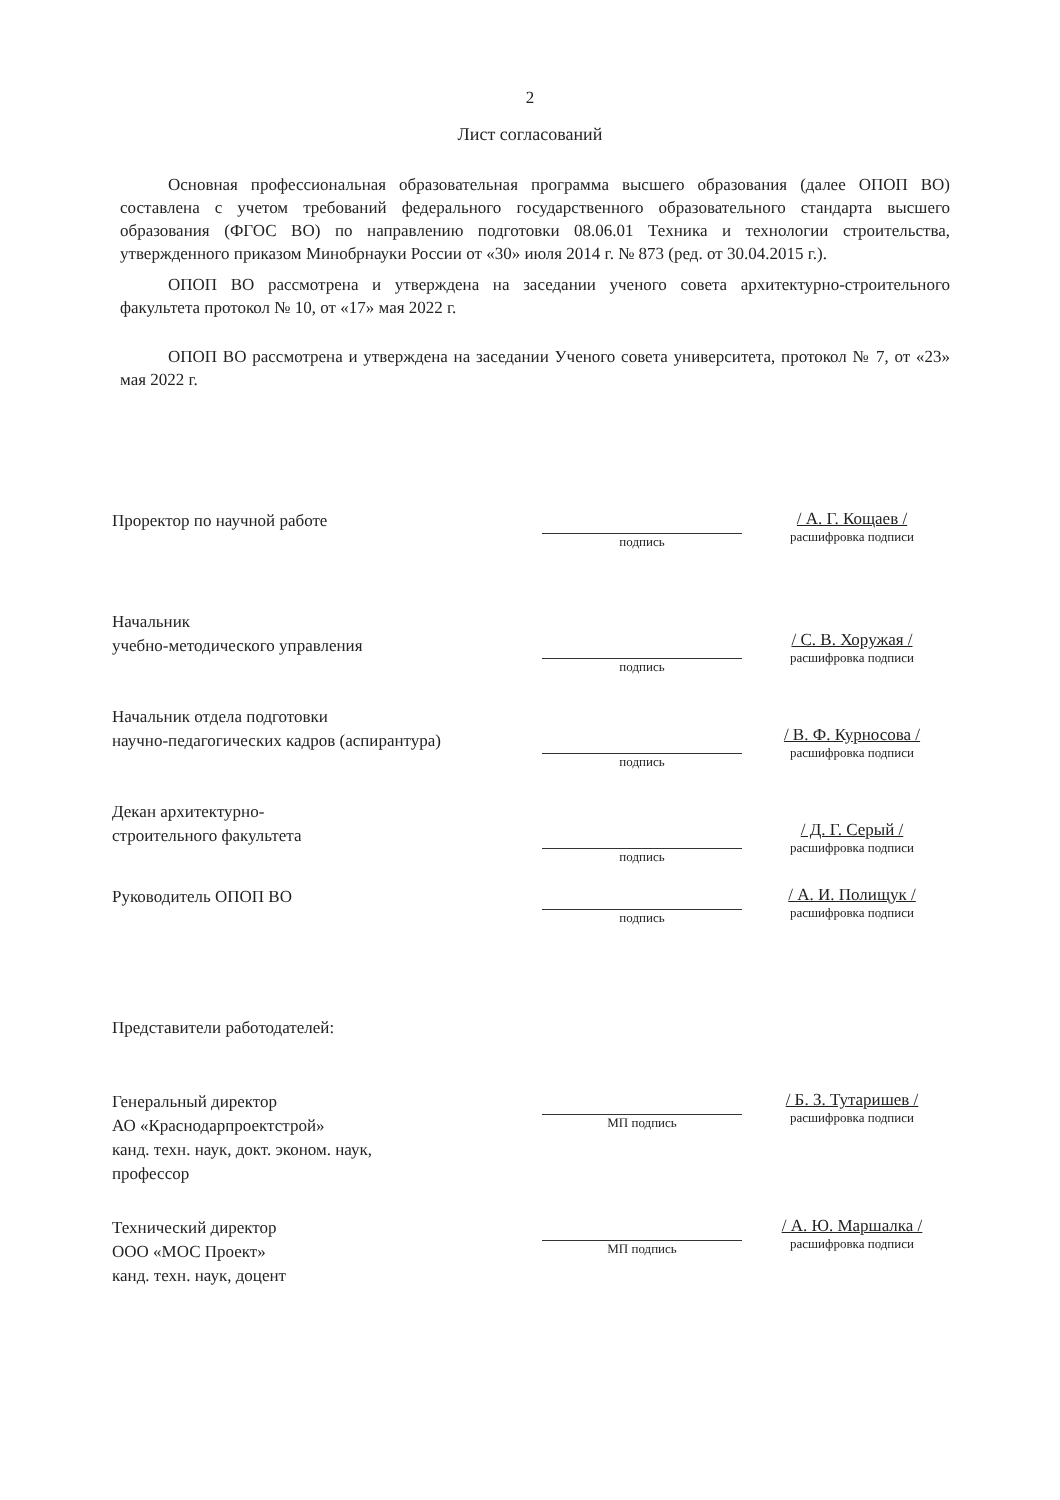2
Лист согласований
Основная профессиональная образовательная программа высшего образования (далее ОПОП ВО) составлена с учетом требований федерального государственного образовательного стандарта высшего образования (ФГОС ВО) по направлению подготовки 08.06.01 Техника и технологии строительства, утвержденного приказом Минобрнауки России от «30» июля 2014 г. № 873 (ред. от 30.04.2015 г.).
ОПОП ВО рассмотрена и утверждена на заседании ученого совета архитектурно-строительного факультета протокол № 10, от «17» мая 2022 г.
ОПОП ВО рассмотрена и утверждена на заседании Ученого совета университета, протокол № 7, от «23» мая 2022 г.
Проректор по научной работе
подпись
/ А. Г. Кощаев /
расшифровка подписи
Начальник
учебно-методического управления
подпись
/ С. В. Хоружая /
расшифровка подписи
Начальник отдела подготовки
научно-педагогических кадров (аспирантура)
подпись
/ В. Ф. Курносова /
расшифровка подписи
Декан архитектурно-
строительного факультета
подпись
/ Д. Г. Серый /
расшифровка подписи
Руководитель ОПОП ВО
подпись
/ А. И. Полищук /
расшифровка подписи
Представители работодателей:
Генеральный директор
АО «Краснодарпроектстрой»
канд. техн. наук, докт. эконом. наук,
профессор
МП подпись
/ Б. З. Тутаришев /
расшифровка подписи
Технический директор
ООО «МОС Проект»
канд. техн. наук, доцент
МП подпись
/ А. Ю. Маршалка /
расшифровка подписи